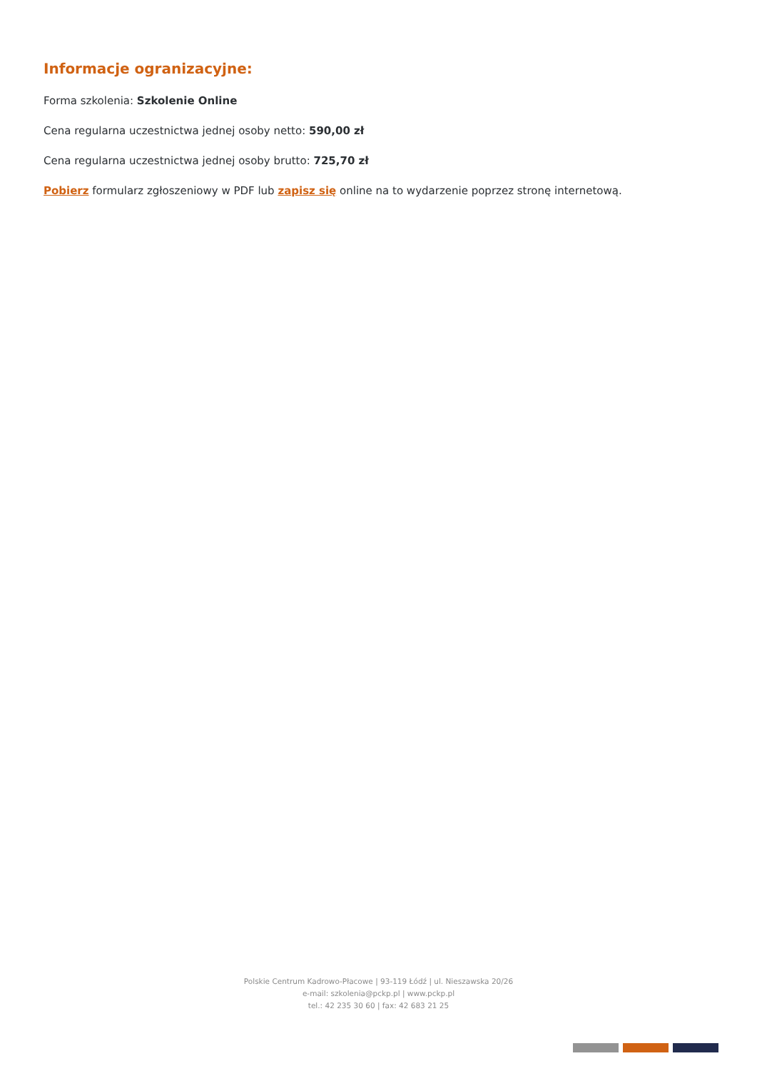Informacje ogranizacyjne:
Forma szkolenia: Szkolenie Online
Cena regularna uczestnictwa jednej osoby netto: 590,00 zł
Cena regularna uczestnictwa jednej osoby brutto: 725,70 zł
Pobierz formularz zgłoszeniowy w PDF lub zapisz się online na to wydarzenie poprzez stronę internetową.
Polskie Centrum Kadrowo-Płacowe | 93-119 Łódź | ul. Nieszawska 20/26
e-mail: szkolenia@pckp.pl | www.pckp.pl
tel.: 42 235 30 60 | fax: 42 683 21 25